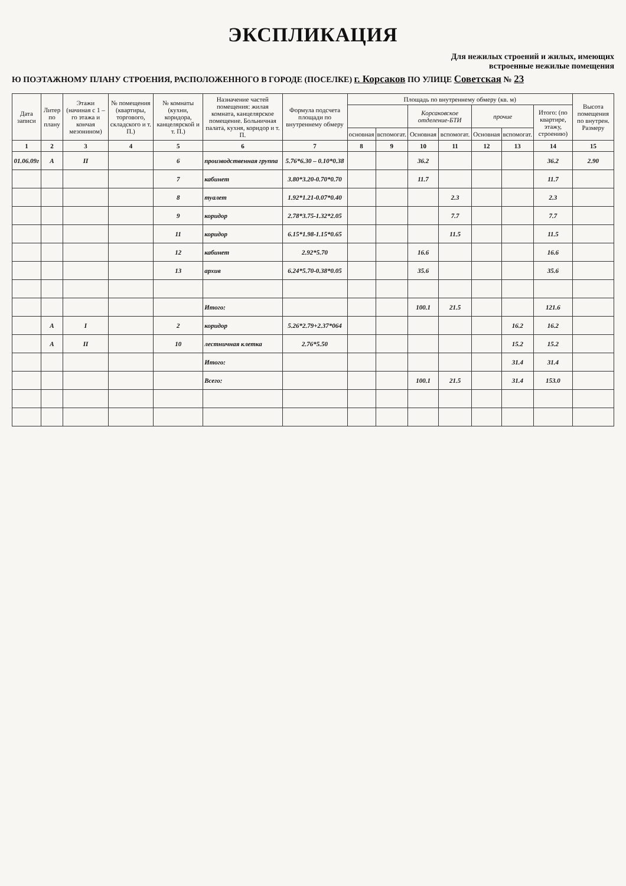ЭКСПЛИКАЦИЯ
Для нежилых строений и жилых, имеющих
встроенные нежилые помещения
Ю ПОЭТАЖНОМУ ПЛАНУ СТРОЕНИЯ, РАСПОЛОЖЕННОГО В ГОРОДЕ (ПОСЕЛКЕ) г. Корсаков ПО УЛИЦЕ Советская № 23
| Дата записи | Литер по плану | Этажи (начиная с 1 – го этажа и кончая мезонином) | № помещения (квартиры, торгового, складского и т. П.) | № комнаты (кухни, коридора, канцелярской и т. П.) | Назначение частей помещения: жилая комната, канцелярское помещение. Больничная палата, кухня, коридор и т. П. | Формула подсчета площади по внутреннему обмеру | Площадь по внутреннему обмеру (кв. м) | | | | | | | Высота помещения по внутрен. Размеру |
| --- | --- | --- | --- | --- | --- | --- | --- | --- | --- | --- | --- | --- | --- | --- |
| | | | | | | | | | Корсаковское отделение-БТИ | | прочие | | Итого: (по квартире, этажу, строению) | |
| | | | | | | | основная | вспомогат. | Основная | вспомогат. | Основная | вспомогат. | | |
| 1 | 2 | 3 | 4 | 5 | 6 | 7 | 8 | 9 | 10 | 11 | 12 | 13 | 14 | 15 |
| 01.06.09г | А | II | | 6 | производственная группа | 5.76*6.30 – 0.10*0.38 | | | 36.2 | | | | 36.2 | 2.90 |
| | | | | 7 | кабинет | 3.80*3.20-0.70*0.70 | | | 11.7 | | | | 11.7 | |
| | | | | 8 | туалет | 1.92*1.21-0.07*0.40 | | | | 2.3 | | | 2.3 | |
| | | | | 9 | коридор | 2.78*3.75-1.32*2.05 | | | | 7.7 | | | 7.7 | |
| | | | | 11 | коридор | 6.15*1.98-1.15*0.65 | | | | 11.5 | | | 11.5 | |
| | | | | 12 | кабинет | 2.92*5.70 | | | 16.6 | | | | 16.6 | |
| | | | | 13 | архив | 6.24*5.70-0.38*0.05 | | | 35.6 | | | | 35.6 | |
| | | | | | Итого: | | | | 100.1 | 21.5 | | | 121.6 | |
| | А | I | | 2 | коридор | 5.26*2.79+2.37*064 | | | | | | 16.2 | 16.2 | |
| | А | II | | 10 | лестничная клетка | 2.76*5.50 | | | | | | 15.2 | 15.2 | |
| | | | | | Итого: | | | | | | | 31.4 | 31.4 | |
| | | | | | Всего: | | | | 100.1 | 21.5 | | 31.4 | 153.0 | |